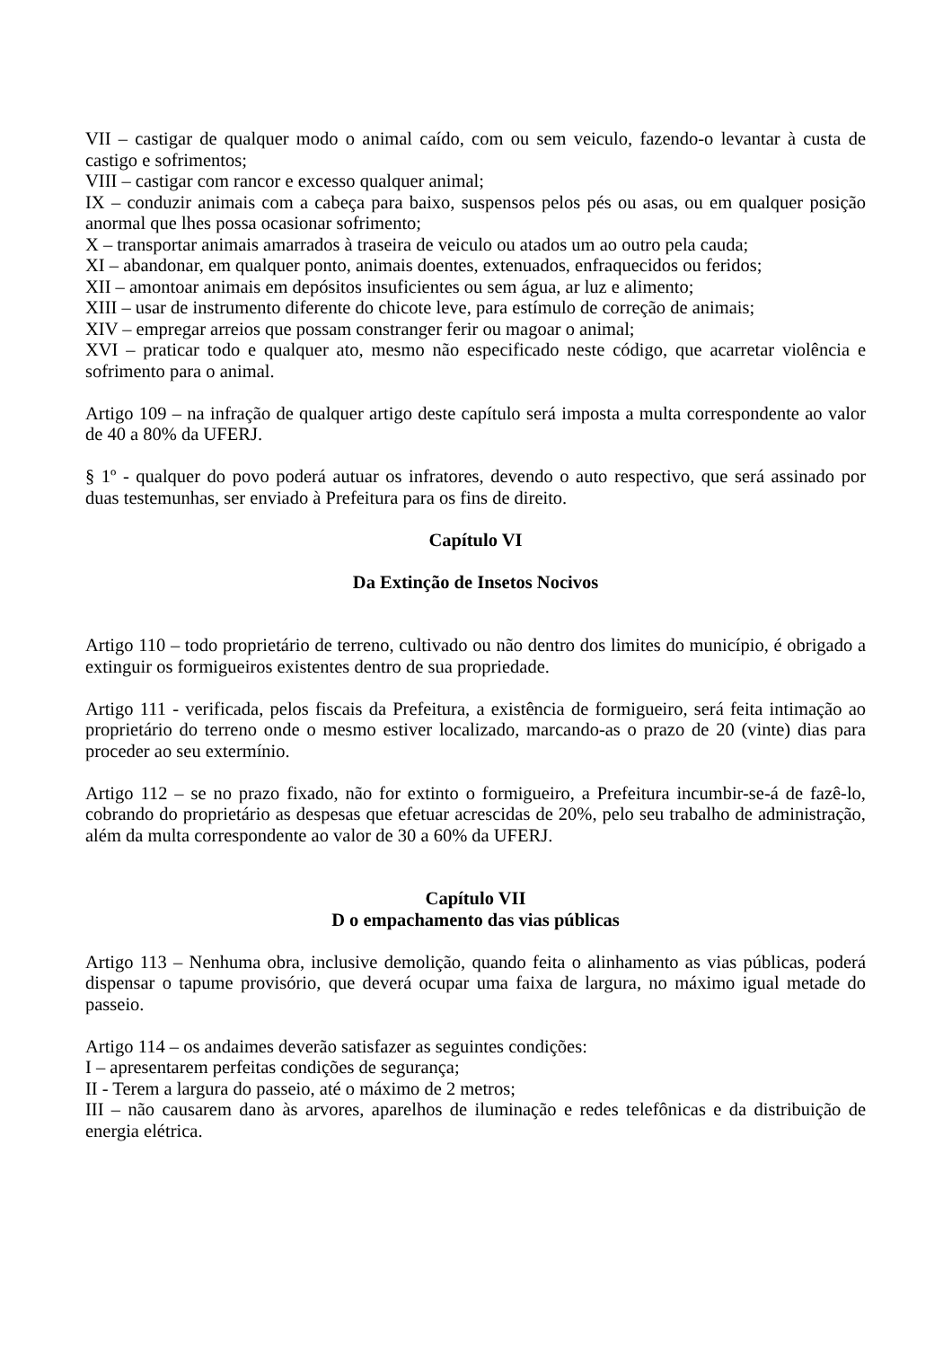VII – castigar de qualquer modo o animal caído, com ou sem veiculo, fazendo-o levantar à custa de castigo e sofrimentos;
VIII – castigar com rancor e excesso qualquer animal;
IX – conduzir animais com a cabeça para baixo, suspensos pelos pés ou asas, ou em qualquer posição anormal que lhes possa ocasionar sofrimento;
X – transportar animais amarrados à traseira de veiculo ou atados um ao outro pela cauda;
XI – abandonar, em qualquer ponto, animais doentes, extenuados, enfraquecidos ou feridos;
XII – amontoar animais em depósitos insuficientes ou sem água, ar luz e alimento;
XIII – usar de instrumento diferente do chicote leve, para estímulo de correção de animais;
XIV – empregar arreios que possam constranger ferir ou magoar o animal;
XVI – praticar todo e qualquer ato, mesmo não especificado neste código, que acarretar violência e sofrimento para o animal.
Artigo 109 – na infração de qualquer artigo deste capítulo será imposta a multa correspondente ao valor de 40 a 80% da UFERJ.
§ 1º - qualquer do povo poderá autuar os infratores, devendo o auto respectivo, que será assinado por duas testemunhas, ser enviado à Prefeitura para os fins de direito.
Capítulo VI
Da Extinção de Insetos Nocivos
Artigo 110 – todo proprietário de terreno, cultivado ou não dentro dos limites do município, é obrigado a extinguir os formigueiros existentes dentro de sua propriedade.
Artigo 111 - verificada, pelos fiscais da Prefeitura, a existência de formigueiro, será feita intimação ao proprietário do terreno onde o mesmo estiver localizado, marcando-as o prazo de 20 (vinte) dias para proceder ao seu extermínio.
Artigo 112 – se no prazo fixado, não for extinto o formigueiro, a Prefeitura incumbir-se-á de fazê-lo, cobrando do proprietário as despesas que efetuar acrescidas de 20%, pelo seu trabalho de administração, além da multa correspondente ao valor de 30 a 60% da UFERJ.
Capítulo VII
D o empachamento das vias públicas
Artigo 113 – Nenhuma obra, inclusive demolição, quando feita o alinhamento as vias públicas, poderá dispensar o tapume provisório, que deverá ocupar uma faixa de largura, no máximo igual metade do passeio.
Artigo 114 – os andaimes deverão satisfazer as seguintes condições:
I – apresentarem perfeitas condições de segurança;
II - Terem a largura do passeio, até o máximo de 2 metros;
III – não causarem dano às arvores, aparelhos de iluminação e redes telefônicas e da distribuição de energia elétrica.